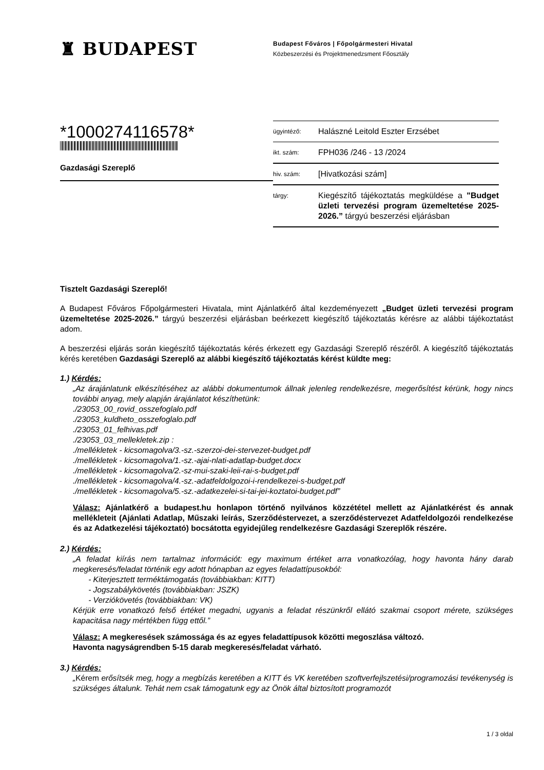♜ BUDAPEST
Budapest Főváros | Főpolgármesteri Hivatal
Közbeszerzési és Projektmenedzsment Főosztály
*1000274116578*
Gazdasági Szereplő
ügyintéző: Halászné Leitold Eszter Erzsébet
ikt. szám: FPH036 /246 - 13 /2024
hiv. szám: [Hivatkozási szám]
tárgy: Kiegészítő tájékoztatás megküldése a "Budget üzleti tervezési program üzemeltetése 2025-2026.” tárgyú beszerzési eljárásban
Tisztelt Gazdasági Szereplő!
A Budapest Főváros Főpolgármesteri Hivatala, mint Ajánlatkérő által kezdeményezett „Budget üzleti tervezési program üzemeltetése 2025-2026.” tárgyú beszerzési eljárásban beérkezett kiegészítő tájékoztatás kérésre az alábbi tájékoztatást adom.
A beszerzési eljárás során kiegészítő tájékoztatás kérés érkezett egy Gazdasági Szereplő részéről. A kiegészítő tájékoztatás kérés keretében Gazdasági Szereplő az alábbi kiegészítő tájékoztatás kérést küldte meg:
1.) Kérdés:
„Az árajánlatunk elkészítéséhez az alábbi dokumentumok állnak jelenleg rendelkezésre, megerősítést kérünk, hogy nincs további anyag, mely alapján árajánlatot készíthetünk:
./23053_00_rovid_osszefoglalo.pdf
./23053_kuldheto_osszefoglalo.pdf
./23053_01_felhivas.pdf
./23053_03_mellekletek.zip :
./mellékletek - kicsomagolva/3.-sz.-szerzoi-dei-stervezet-budget.pdf
./mellékletek - kicsomagolva/1.-sz.-ajai-nlati-adatlap-budget.docx
./mellékletek - kicsomagolva/2.-sz-mui-szaki-leii-rai-s-budget.pdf
./mellékletek - kicsomagolva/4.-sz.-adatfeldolgozoi-i-rendelkezei-s-budget.pdf
./mellékletek - kicsomagolva/5.-sz.-adatkezelei-si-tai-jei-koztatoi-budget.pdf”
Válasz: Ajánlatkérő a budapest.hu honlapon történő nyilvános közzététel mellett az Ajánlatkérést és annak mellékleteit (Ajánlati Adatlap, Műszaki leírás, Szerződéstervezet, a szerződéstervezet Adatfeldolgozói rendelkezése és az Adatkezelési tájékoztató) bocsátotta egyidejűleg rendelkezésre Gazdasági Szereplők részére.
2.) Kérdés:
„A feladat kiírás nem tartalmaz információt: egy maximum értéket arra vonatkozólag, hogy havonta hány darab megkeresés/feladat történik egy adott hónapban az egyes feladattípusokból:
- Kiterjesztett terméktámogatás (továbbiakban: KITT)
- Jogszabálykövetés (továbbiakban: JSZK)
- Verziókövetés (továbbiakban: VK)
Kérjük erre vonatkozó felső értéket megadni, ugyanis a feladat részünkről ellátó szakmai csoport mérete, szükséges kapacitása nagy mértékben függ ettől.”
Válasz: A megkeresések számossága és az egyes feladattípusok közötti megoszlása változó.
Havonta nagyságrendben 5-15 darab megkeresés/feladat várható.
3.) Kérdés:
„Kérem erősítsék meg, hogy a megbízás keretében a KITT és VK keretében szoftverfejlszetési/programozási tevékenység is szükséges általunk. Tehát nem csak támogatunk egy az Önök által biztosított programozót
1 / 3 oldal